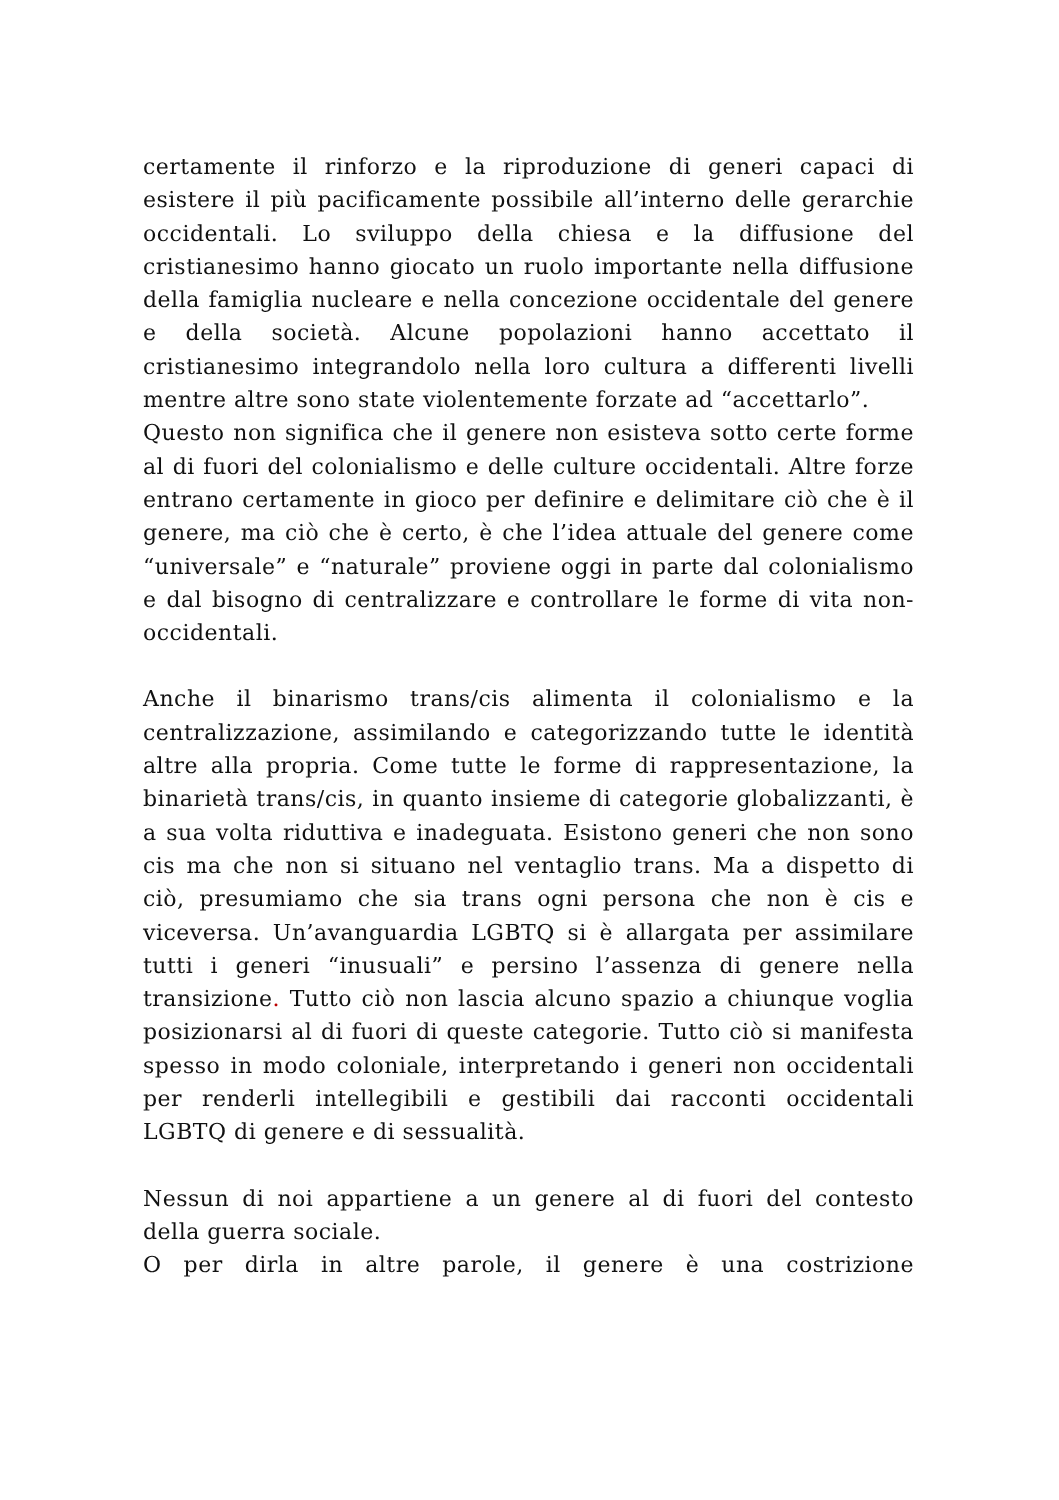certamente il rinforzo e la riproduzione di generi capaci di esistere il più pacificamente possibile all’interno delle gerarchie occidentali. Lo sviluppo della chiesa e la diffusione del cristianesimo hanno giocato un ruolo importante nella diffusione della famiglia nucleare e nella concezione occidentale del genere e della società. Alcune popolazioni hanno accettato il cristianesimo integrandolo nella loro cultura a differenti livelli mentre altre sono state violentemente forzate ad “accettarlo”.
Questo non significa che il genere non esisteva sotto certe forme al di fuori del colonialismo e delle culture occidentali. Altre forze entrano certamente in gioco per definire e delimitare ciò che è il genere, ma ciò che è certo, è che l’idea attuale del genere come “universale” e “naturale” proviene oggi in parte dal colonialismo e dal bisogno di centralizzare e controllare le forme di vita non-occidentali.
Anche il binarismo trans/cis alimenta il colonialismo e la centralizzazione, assimilando e categorizzando tutte le identità altre alla propria. Come tutte le forme di rappresentazione, la binarietà trans/cis, in quanto insieme di categorie globalizzanti, è a sua volta riduttiva e inadeguata. Esistono generi che non sono cis ma che non si situano nel ventaglio trans. Ma a dispetto di ciò, presumiamo che sia trans ogni persona che non è cis e viceversa. Un’avanguardia LGBTQ si è allargata per assimilare tutti i generi “inusuali” e persino l’assenza di genere nella transizione. Tutto ciò non lascia alcuno spazio a chiunque voglia posizionarsi al di fuori di queste categorie. Tutto ciò si manifesta spesso in modo coloniale, interpretando i generi non occidentali per renderli intellegibili e gestibili dai racconti occidentali LGBTQ di genere e di sessualità.
Nessun di noi appartiene a un genere al di fuori del contesto della guerra sociale.
O per dirla in altre parole, il genere è una costrizione